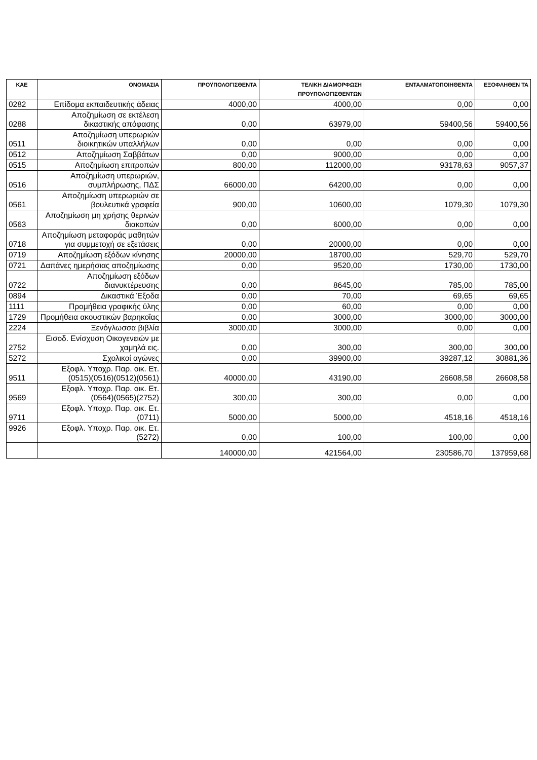| ΚΑΕ | ΟΝΟΜΑΣΙΑ | ΠΡΟΫΠΟΛΟΓΙΣΘΕΝΤΑ | ΤΕΛΙΚΗ ΔΙΑΜΟΡΦΩΣΗ ΠΡΟΥΠΟΛΟΓΙΣΘΕΝΤΩΝ | ΕΝΤΑΛΜΑΤΟΠΟΙΗΘΕΝΤΑ | ΕΞΟΦΛΗΘΕΝ ΤΑ |
| --- | --- | --- | --- | --- | --- |
| 0282 | Επίδομα εκπαιδευτικής άδειας | 4000,00 | 4000,00 | 0,00 | 0,00 |
| 0288 | Αποζημίωση σε εκτέλεση δικαστικής απόφασης | 0,00 | 63979,00 | 59400,56 | 59400,56 |
| 0511 | Αποζημίωση υπερωριών διοικητικών υπαλλήλων | 0,00 | 0,00 | 0,00 | 0,00 |
| 0512 | Αποζημίωση Σαββάτων | 0,00 | 9000,00 | 0,00 | 0,00 |
| 0515 | Αποζημίωση επιτροπών | 800,00 | 112000,00 | 93178,63 | 9057,37 |
| 0516 | Αποζημίωση υπερωριών, συμπλήρωσης, ΠΔΣ | 66000,00 | 64200,00 | 0,00 | 0,00 |
| 0561 | Αποζημίωση υπερωριών σε βουλευτικά γραφεία | 900,00 | 10600,00 | 1079,30 | 1079,30 |
| 0563 | Αποζημίωση μη χρήσης θερινών διακοπών | 0,00 | 6000,00 | 0,00 | 0,00 |
| 0718 | Αποζημίωση μεταφοράς μαθητών για συμμετοχή σε εξετάσεις | 0,00 | 20000,00 | 0,00 | 0,00 |
| 0719 | Αποζημίωση εξόδων κίνησης | 20000,00 | 18700,00 | 529,70 | 529,70 |
| 0721 | Δαπάνες ημερήσιας αποζημίωσης | 0,00 | 9520,00 | 1730,00 | 1730,00 |
| 0722 | Αποζημίωση εξόδων διανυκτέρευσης | 0,00 | 8645,00 | 785,00 | 785,00 |
| 0894 | Δικαστικά Έξοδα | 0,00 | 70,00 | 69,65 | 69,65 |
| 1111 | Προμήθεια γραφικής ύλης | 0,00 | 60,00 | 0,00 | 0,00 |
| 1729 | Προμήθεια ακουστικών βαρηκοΐας | 0,00 | 3000,00 | 3000,00 | 3000,00 |
| 2224 | Ξενόγλωσσα βιβλία | 3000,00 | 3000,00 | 0,00 | 0,00 |
| 2752 | Εισοδ. Ενίσχυση Οικογενειών με χαμηλά εις. | 0,00 | 300,00 | 300,00 | 300,00 |
| 5272 | Σχολικοί αγώνες | 0,00 | 39900,00 | 39287,12 | 30881,36 |
| 9511 | Εξοφλ. Υποχρ. Παρ. οικ. Ετ. (0515)(0516)(0512)(0561) | 40000,00 | 43190,00 | 26608,58 | 26608,58 |
| 9569 | Εξοφλ. Υποχρ. Παρ. οικ. Ετ. (0564)(0565)(2752) | 300,00 | 300,00 | 0,00 | 0,00 |
| 9711 | Εξοφλ. Υποχρ. Παρ. οικ. Ετ. (0711) | 5000,00 | 5000,00 | 4518,16 | 4518,16 |
| 9926 | Εξοφλ. Υποχρ. Παρ. οικ. Ετ. (5272) | 0,00 | 100,00 | 100,00 | 0,00 |
| | | 140000,00 | 421564,00 | 230586,70 | 137959,68 |